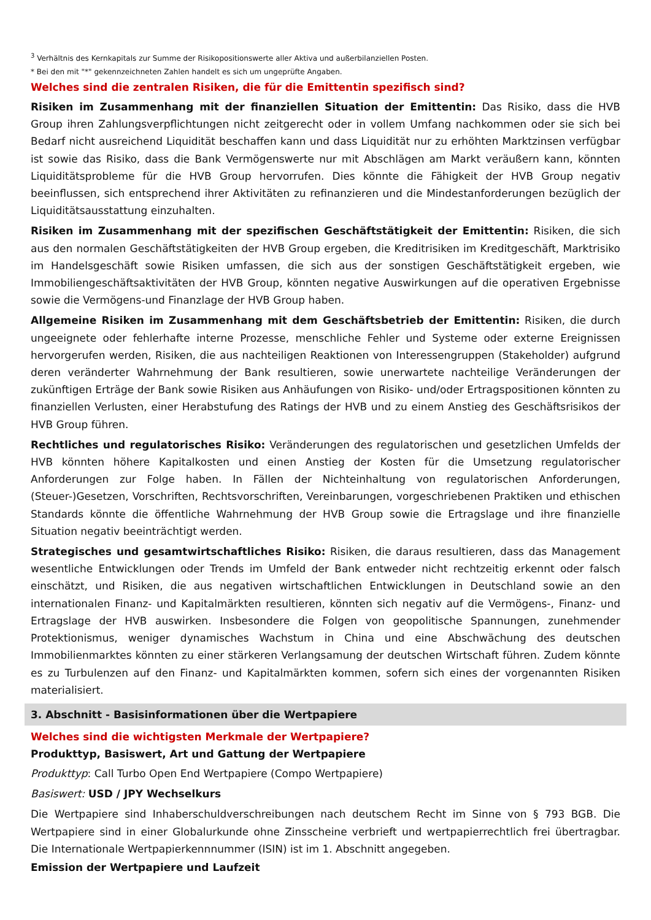<sup>3</sup> Verhältnis des Kernkapitals zur Summe der Risikopositionswerte aller Aktiva und außerbilanziellen Posten.
* Bei den mit "*" gekennzeichneten Zahlen handelt es sich um ungeprüfte Angaben.
Welches sind die zentralen Risiken, die für die Emittentin spezifisch sind?
Risiken im Zusammenhang mit der finanziellen Situation der Emittentin: Das Risiko, dass die HVB Group ihren Zahlungsverpflichtungen nicht zeitgerecht oder in vollem Umfang nachkommen oder sie sich bei Bedarf nicht ausreichend Liquidität beschaffen kann und dass Liquidität nur zu erhöhten Marktzinsen verfügbar ist sowie das Risiko, dass die Bank Vermögenswerte nur mit Abschlägen am Markt veräußern kann, könnten Liquiditätsprobleme für die HVB Group hervorrufen. Dies könnte die Fähigkeit der HVB Group negativ beeinflussen, sich entsprechend ihrer Aktivitäten zu refinanzieren und die Mindestanforderungen bezüglich der Liquiditätsausstattung einzuhalten.
Risiken im Zusammenhang mit der spezifischen Geschäftstätigkeit der Emittentin: Risiken, die sich aus den normalen Geschäftstätigkeiten der HVB Group ergeben, die Kreditrisiken im Kreditgeschäft, Marktrisiko im Handelsgeschäft sowie Risiken umfassen, die sich aus der sonstigen Geschäftstätigkeit ergeben, wie Immobiliengeschäftsaktivitäten der HVB Group, könnten negative Auswirkungen auf die operativen Ergebnisse sowie die Vermögens-und Finanzlage der HVB Group haben.
Allgemeine Risiken im Zusammenhang mit dem Geschäftsbetrieb der Emittentin: Risiken, die durch ungeeignete oder fehlerhafte interne Prozesse, menschliche Fehler und Systeme oder externe Ereignissen hervorgerufen werden, Risiken, die aus nachteiligen Reaktionen von Interessengruppen (Stakeholder) aufgrund deren veränderter Wahrnehmung der Bank resultieren, sowie unerwartete nachteilige Veränderungen der zukünftigen Erträge der Bank sowie Risiken aus Anhäufungen von Risiko- und/oder Ertragspositionen könnten zu finanziellen Verlusten, einer Herabstufung des Ratings der HVB und zu einem Anstieg des Geschäftsrisikos der HVB Group führen.
Rechtliches und regulatorisches Risiko: Veränderungen des regulatorischen und gesetzlichen Umfelds der HVB könnten höhere Kapitalkosten und einen Anstieg der Kosten für die Umsetzung regulatorischer Anforderungen zur Folge haben. In Fällen der Nichteinhaltung von regulatorischen Anforderungen, (Steuer-)Gesetzen, Vorschriften, Rechtsvorschriften, Vereinbarungen, vorgeschriebenen Praktiken und ethischen Standards könnte die öffentliche Wahrnehmung der HVB Group sowie die Ertragslage und ihre finanzielle Situation negativ beeinträchtigt werden.
Strategisches und gesamtwirtschaftliches Risiko: Risiken, die daraus resultieren, dass das Management wesentliche Entwicklungen oder Trends im Umfeld der Bank entweder nicht rechtzeitig erkennt oder falsch einschätzt, und Risiken, die aus negativen wirtschaftlichen Entwicklungen in Deutschland sowie an den internationalen Finanz- und Kapitalmärkten resultieren, könnten sich negativ auf die Vermögens-, Finanz- und Ertragslage der HVB auswirken. Insbesondere die Folgen von geopolitische Spannungen, zunehmender Protektionismus, weniger dynamisches Wachstum in China und eine Abschwächung des deutschen Immobilienmarktes könnten zu einer stärkeren Verlangsamung der deutschen Wirtschaft führen. Zudem könnte es zu Turbulenzen auf den Finanz- und Kapitalmärkten kommen, sofern sich eines der vorgenannten Risiken materialisiert.
3. Abschnitt - Basisinformationen über die Wertpapiere
Welches sind die wichtigsten Merkmale der Wertpapiere?
Produkttyp, Basiswert, Art und Gattung der Wertpapiere
Produkttyp: Call Turbo Open End Wertpapiere (Compo Wertpapiere)
Basiswert: USD / JPY Wechselkurs
Die Wertpapiere sind Inhaberschuldverschreibungen nach deutschem Recht im Sinne von § 793 BGB. Die Wertpapiere sind in einer Globalurkunde ohne Zinsscheine verbrieft und wertpapierrechtlich frei übertragbar. Die Internationale Wertpapierkennnummer (ISIN) ist im 1. Abschnitt angegeben.
Emission der Wertpapiere und Laufzeit